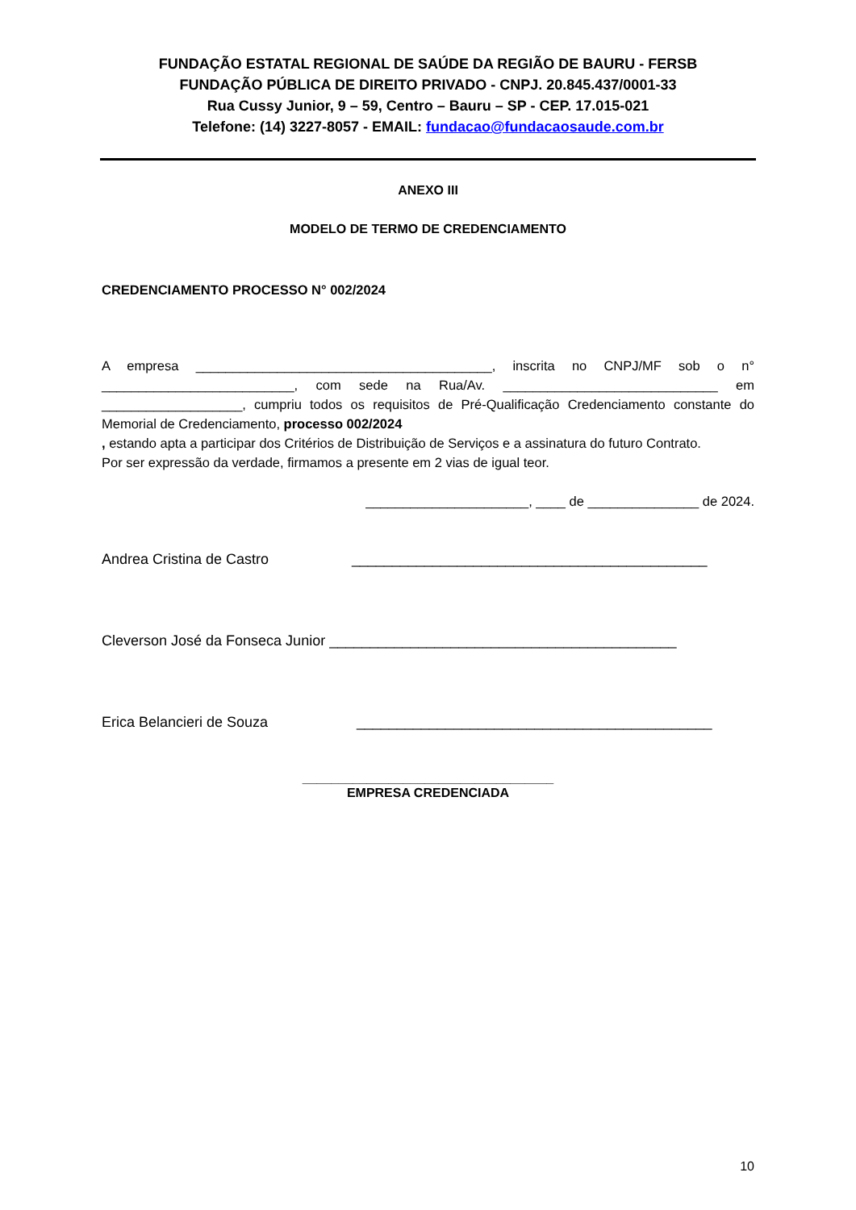FUNDAÇÃO ESTATAL REGIONAL DE SAÚDE DA REGIÃO DE BAURU - FERSB
FUNDAÇÃO PÚBLICA DE DIREITO PRIVADO - CNPJ. 20.845.437/0001-33
Rua Cussy Junior, 9 – 59, Centro – Bauru – SP - CEP. 17.015-021
Telefone: (14) 3227-8057 - EMAIL: fundacao@fundacaosaude.com.br
ANEXO III
MODELO DE TERMO DE CREDENCIAMENTO
CREDENCIAMENTO PROCESSO N° 002/2024
A empresa ________________________________________, inscrita no CNPJ/MF sob o n° __________________________, com sede na Rua/Av. _____________________________ em ___________________, cumpriu todos os requisitos de Pré-Qualificação Credenciamento constante do Memorial de Credenciamento, processo 002/2024
, estando apta a participar dos Critérios de Distribuição de Serviços e a assinatura do futuro Contrato.
Por ser expressão da verdade, firmamos a presente em 2 vias de igual teor.
______________________, ____ de _______________ de 2024.
Andrea Cristina de Castro ____________________________________________
Cleverson José da Fonseca Junior ___________________________________________
Erica Belancieri de Souza ____________________________________________
___________________________________
EMPRESA CREDENCIADA
10